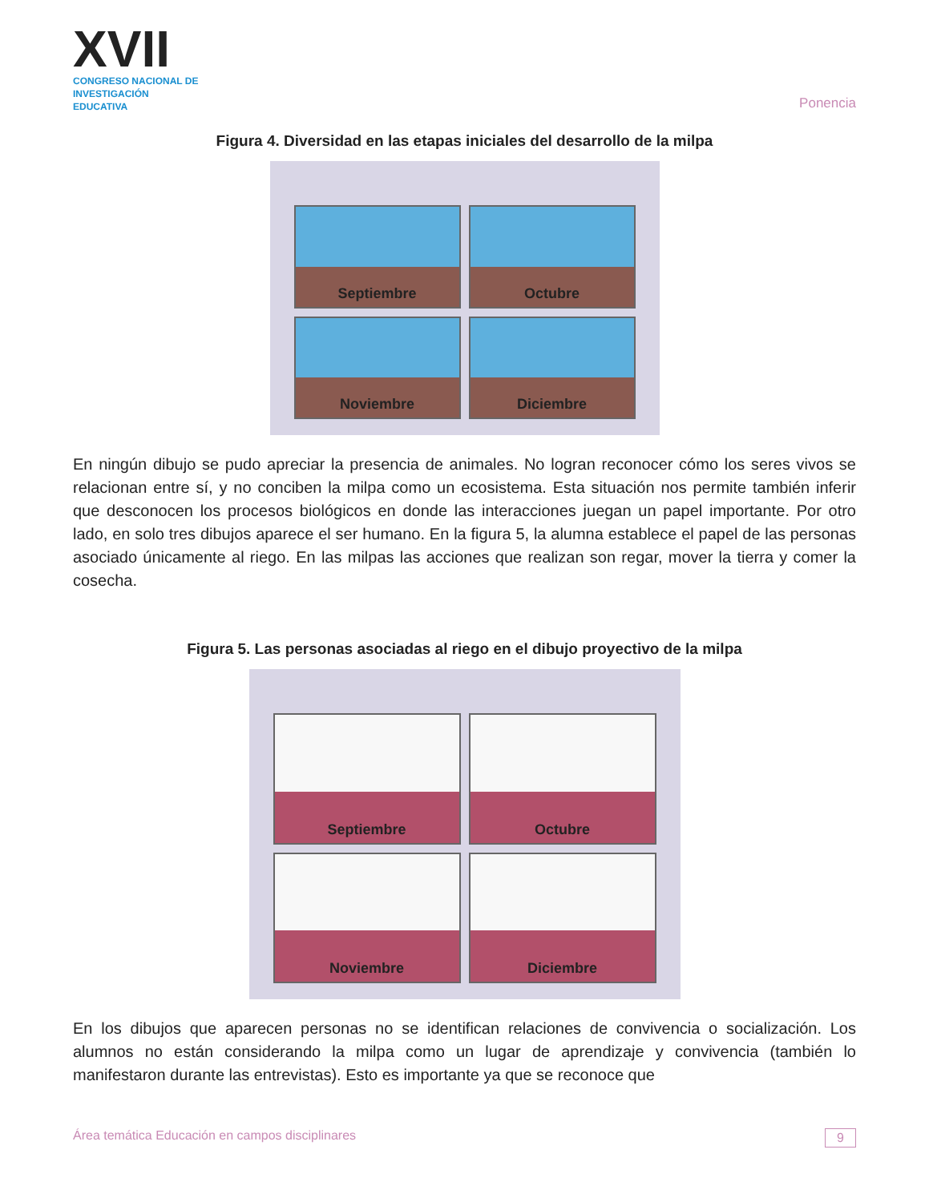XVII
CONGRESO NACIONAL DE
INVESTIGACIÓN EDUCATIVA
Ponencia
Figura 4. Diversidad en las etapas iniciales del desarrollo de la milpa
Septiembre
Octubre
Noviembre
Diciembre
En ningún dibujo se pudo apreciar la presencia de animales. No logran reconocer cómo los seres vivos se relacionan entre sí, y no conciben la milpa como un ecosistema. Esta situación nos permite también inferir que desconocen los procesos biológicos en donde las interacciones juegan un papel importante. Por otro lado, en solo tres dibujos aparece el ser humano. En la figura 5, la alumna establece el papel de las personas asociado únicamente al riego. En las milpas las acciones que realizan son regar, mover la tierra y comer la cosecha.
Figura 5. Las personas asociadas al riego en el dibujo proyectivo de la milpa
Septiembre
Octubre
Noviembre
Diciembre
En los dibujos que aparecen personas no se identifican relaciones de convivencia o socialización. Los alumnos no están considerando la milpa como un lugar de aprendizaje y convivencia (también lo manifestaron durante las entrevistas). Esto es importante ya que se reconoce que
Área temática Educación en campos disciplinares 9